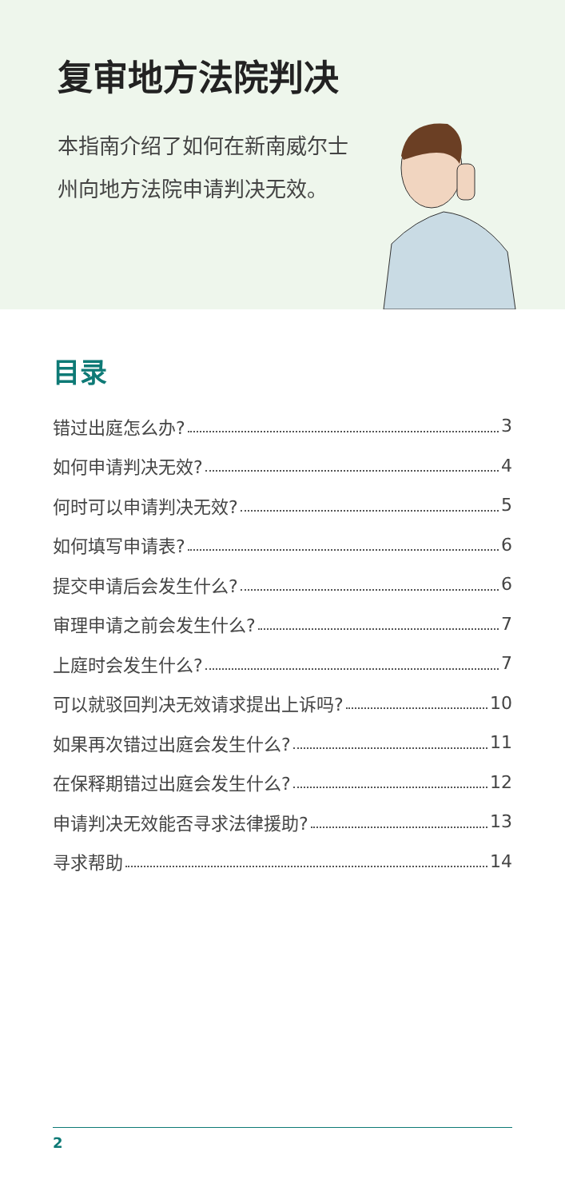复审地方法院判决
本指南介绍了如何在新南威尔士州向地方法院申请判决无效。
目录
错过出庭怎么办? 3
如何申请判决无效? 4
何时可以申请判决无效? 5
如何填写申请表? 6
提交申请后会发生什么? 6
审理申请之前会发生什么? 7
上庭时会发生什么? 7
可以就驳回判决无效请求提出上诉吗? 10
如果再次错过出庭会发生什么? 11
在保释期错过出庭会发生什么? 12
申请判决无效能否寻求法律援助? 13
寻求帮助 14
2